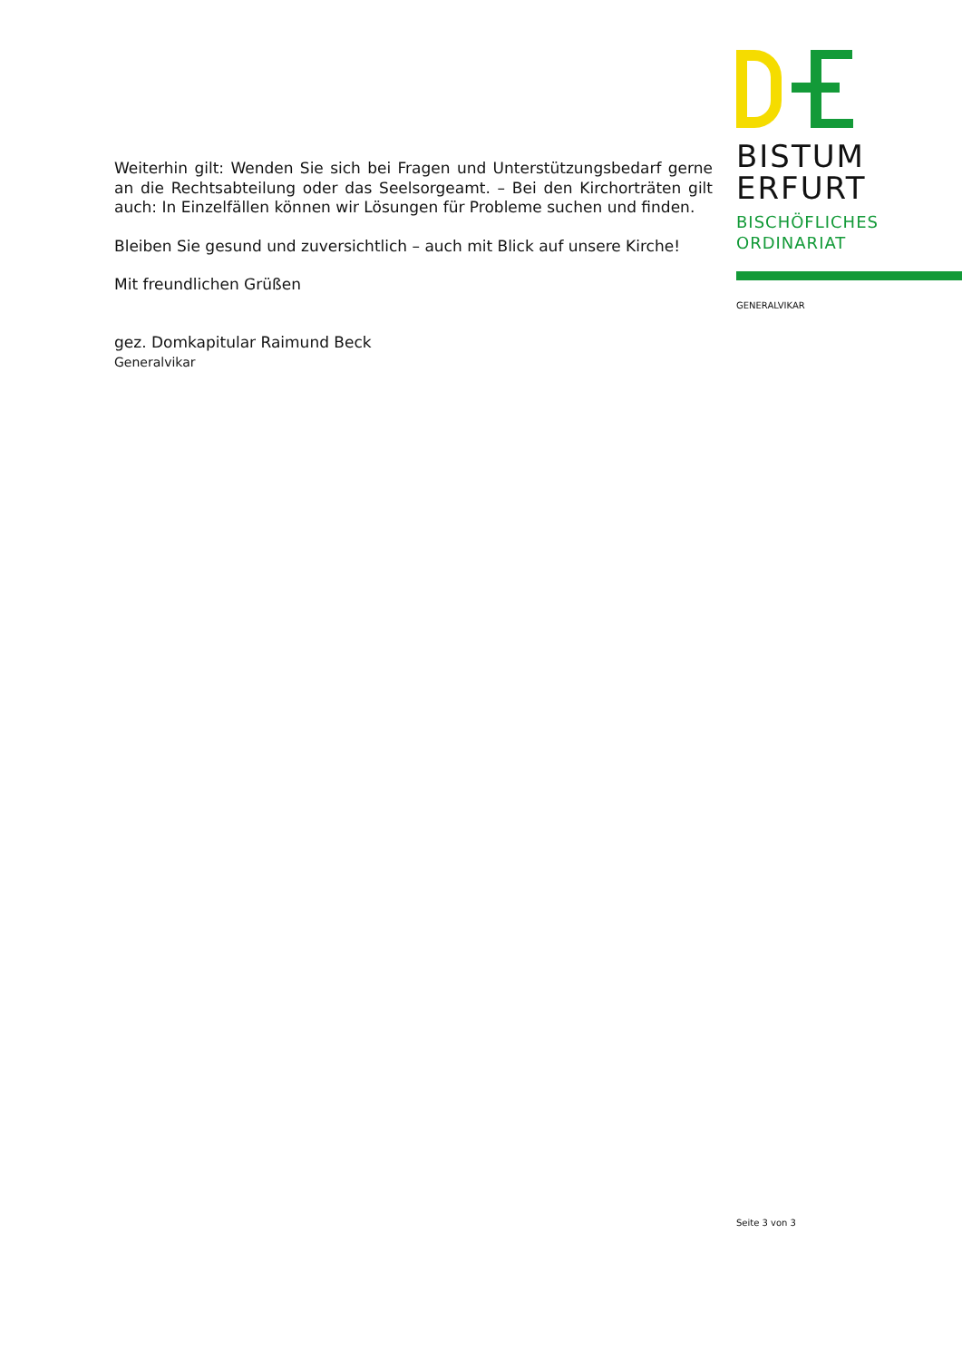Weiterhin gilt: Wenden Sie sich bei Fragen und Unterstützungsbedarf gerne an die Rechtsabteilung oder das Seelsorgeamt. – Bei den Kirchorträten gilt auch: In Einzelfällen können wir Lösungen für Probleme suchen und finden.
Bleiben Sie gesund und zuversichtlich – auch mit Blick auf unsere Kirche!
Mit freundlichen Grüßen
gez. Domkapitular Raimund Beck
Generalvikar
BISTUM
ERFURT
BISCHÖFLICHES
ORDINARIAT
GENERALVIKAR
Seite 3 von 3